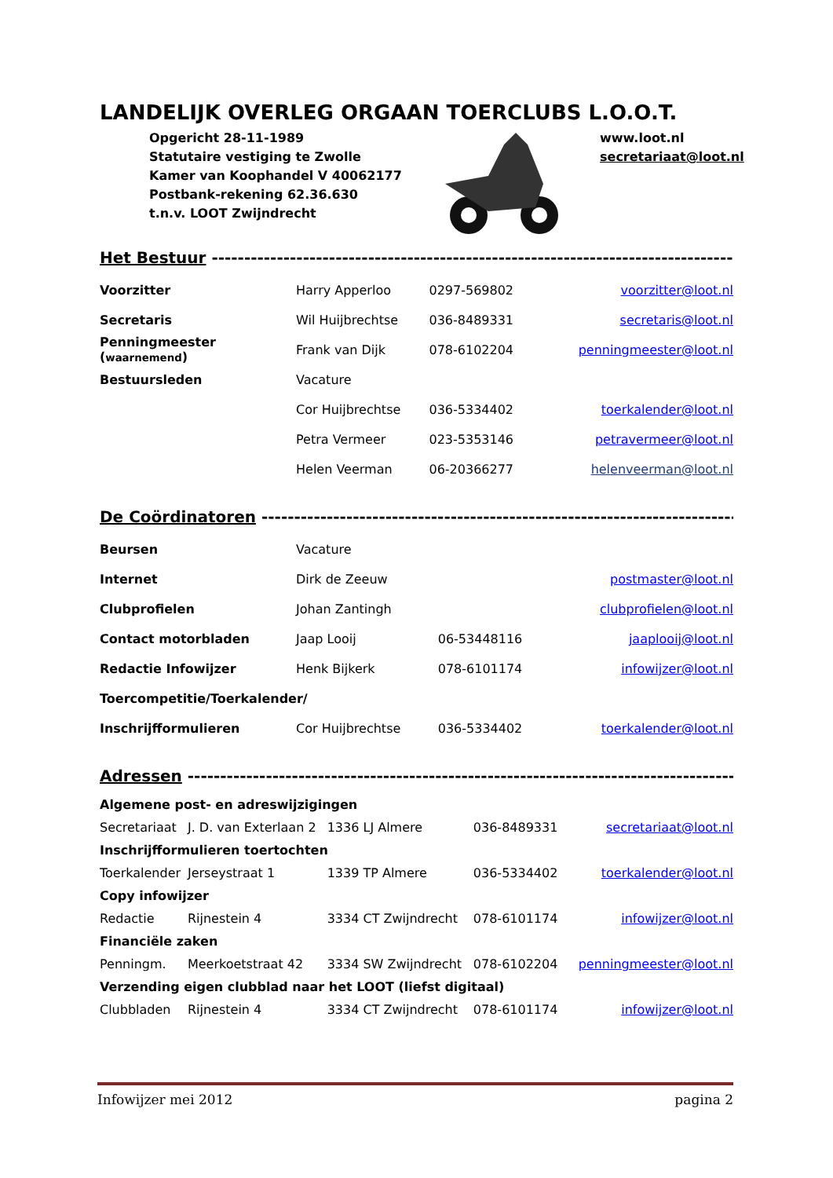LANDELIJK OVERLEG ORGAAN TOERCLUBS L.O.O.T.
Opgericht 28-11-1989
Statutaire vestiging te Zwolle
Kamer van Koophandel V 40062177
Postbank-rekening 62.36.630
t.n.v. LOOT Zwijndrecht
www.loot.nl
secretariaat@loot.nl
Het Bestuur ---------------------------------------------------------------------------------------------------------
| Voorzitter | Harry Apperloo | 0297-569802 | voorzitter@loot.nl |
| Secretaris | Wil Huijbrechtse | 036-8489331 | secretaris@loot.nl |
| Penningmeester ( waarnemend ) | Frank van Dijk | 078-6102204 | penningmeester@loot.nl |
| Bestuursleden | Vacature | | |
| | Cor Huijbrechtse | 036-5334402 | toerkalender@loot.nl |
| | Petra Vermeer | 023-5353146 | petravermeer@loot.nl |
| | Helen Veerman | 06-20366277 | helenveerman@loot.nl |
De Coördinatoren -------------------------------------------------------------------------------------------
| Beursen | Vacature | | |
| Internet | Dirk de Zeeuw | | postmaster@loot.nl |
| Clubprofielen | Johan Zantingh | | clubprofielen@loot.nl |
| Contact motorbladen | Jaap Looij | 06-53448116 | jaaplooij@loot.nl |
| Redactie Infowijzer | Henk Bijkerk | 078-6101174 | infowijzer@loot.nl |
| Toercompetitie/Toerkalender/ | | | |
| Inschrijfformulieren | Cor Huijbrechtse | 036-5334402 | toerkalender@loot.nl |
Adressen ------------------------------------------------------------------------------------------------------
| Algemene post- en adreswijzigingen | | | | |
| Secretariaat | J. D. van Exterlaan 2 | 1336 LJ Almere | 036-8489331 | secretariaat@loot.nl |
| Inschrijfformulieren toertochten | | | | |
| Toerkalender | Jerseystraat 1 | 1339 TP Almere | 036-5334402 | toerkalender@loot.nl |
| Copy infowijzer | | | | |
| Redactie | Rijnestein 4 | 3334 CT Zwijndrecht | 078-6101174 | infowijzer@loot.nl |
| Financiële zaken | | | | |
| Penningm. | Meerkoetstraat 42 | 3334 SW Zwijndrecht | 078-6102204 | penningmeester@loot.nl |
| Verzending eigen clubblad naar het LOOT (liefst digitaal) | | | | |
| Clubbladen | Rijnestein 4 | 3334 CT Zwijndrecht | 078-6101174 | infowijzer@loot.nl |
Infowijzer mei 2012 pagina 2